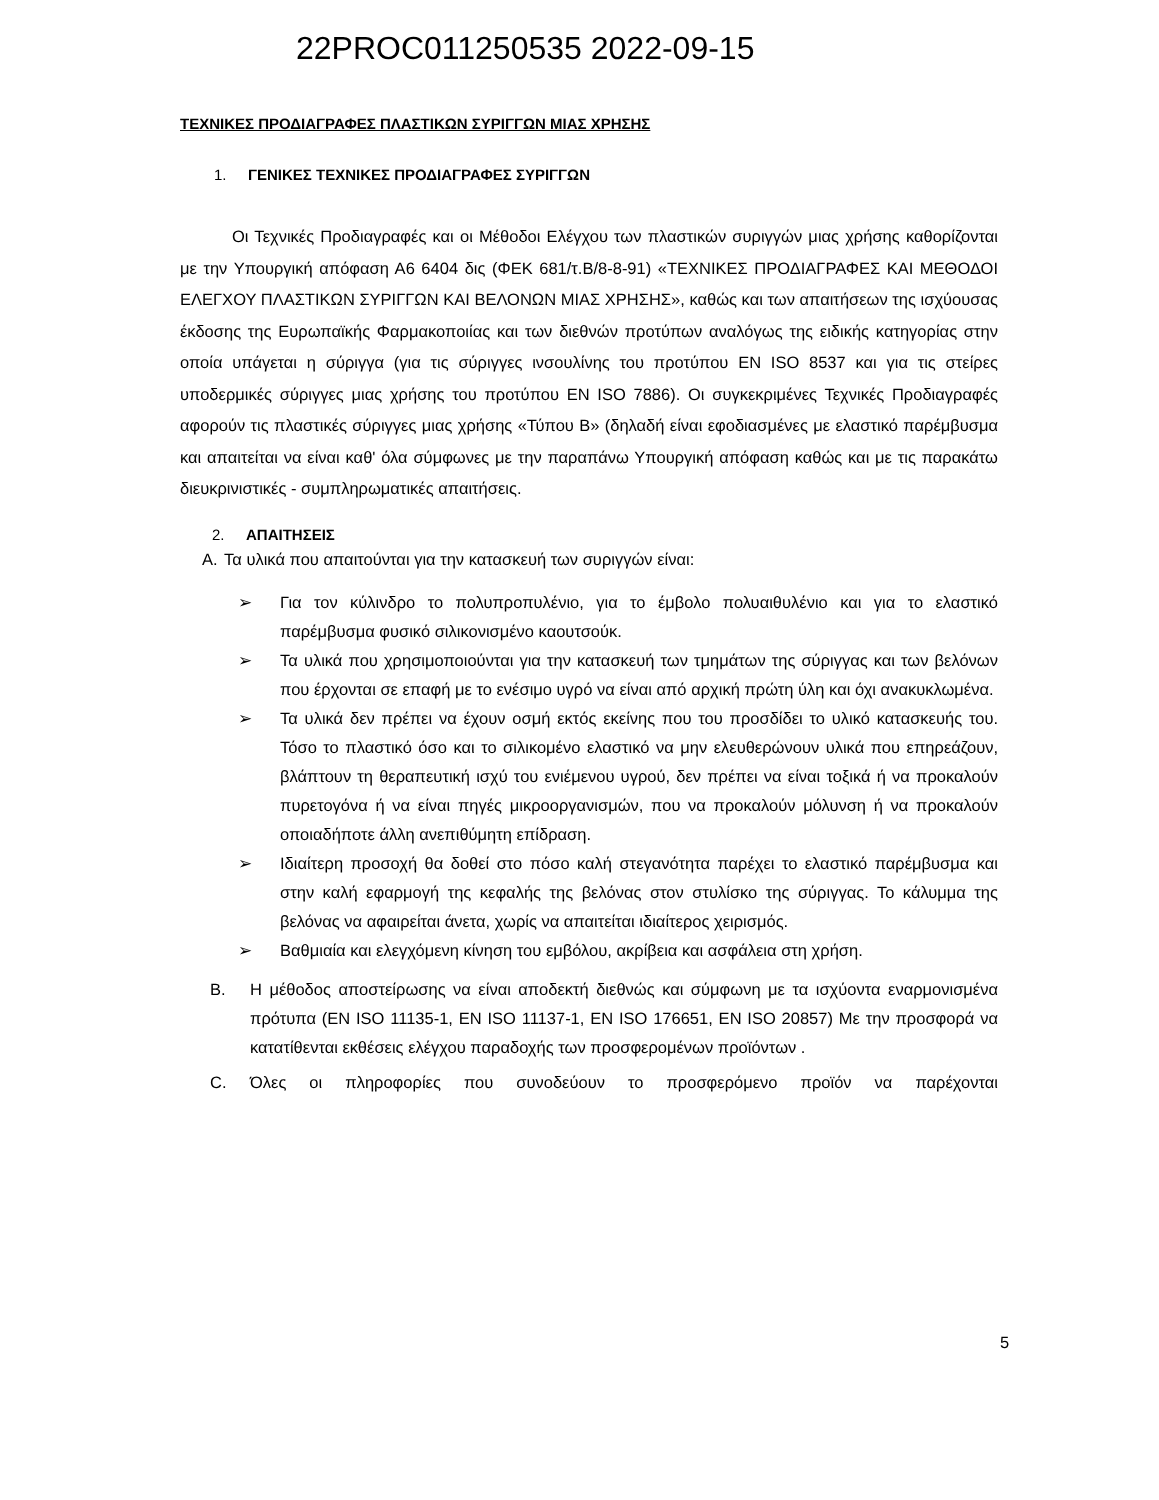22PROC011250535 2022-09-15
ΤΕΧΝΙΚΕΣ ΠΡΟΔΙΑΓΡΑΦΕΣ ΠΛΑΣΤΙΚΩΝ ΣΥΡΙΓΓΩΝ ΜΙΑΣ ΧΡΗΣΗΣ
1. ΓΕΝΙΚΕΣ ΤΕΧΝΙΚΕΣ ΠΡΟΔΙΑΓΡΑΦΕΣ ΣΥΡΙΓΓΩΝ
Οι Τεχνικές Προδιαγραφές και οι Μέθοδοι Ελέγχου των πλαστικών συριγγών μιας χρήσης καθορίζονται με την Υπουργική απόφαση Α6 6404 δις (ΦΕΚ 681/τ.Β/8-8-91) «ΤΕΧΝΙΚΕΣ ΠΡΟΔΙΑΓΡΑΦΕΣ ΚΑΙ ΜΕΘΟΔΟΙ ΕΛΕΓΧΟΥ ΠΛΑΣΤΙΚΩΝ ΣΥΡΙΓΓΩΝ ΚΑΙ ΒΕΛΟΝΩΝ ΜΙΑΣ ΧΡΗΣΗΣ», καθώς και των απαιτήσεων της ισχύουσας έκδοσης της Ευρωπαϊκής Φαρμακοποιίας και των διεθνών προτύπων αναλόγως της ειδικής κατηγορίας στην οποία υπάγεται η σύριγγα (για τις σύριγγες ινσουλίνης του προτύπου EN ISO 8537 και για τις στείρες υποδερμικές σύριγγες μιας χρήσης του προτύπου EN ISO 7886). Οι συγκεκριμένες Τεχνικές Προδιαγραφές αφορούν τις πλαστικές σύριγγες μιας χρήσης «Τύπου Β» (δηλαδή είναι εφοδιασμένες με ελαστικό παρέμβυσμα και απαιτείται να είναι καθ' όλα σύμφωνες με την παραπάνω Υπουργική απόφαση καθώς και με τις παρακάτω διευκρινιστικές - συμπληρωματικές απαιτήσεις.
2. ΑΠΑΙΤΗΣΕΙΣ
A. Τα υλικά που απαιτούνται για την κατασκευή των συριγγών είναι:
➢ Για τον κύλινδρο το πολυπροπυλένιο, για το έμβολο πολυαιθυλένιο και για το ελαστικό παρέμβυσμα φυσικό σιλικονισμένο καουτσούκ.
➢ Τα υλικά που χρησιμοποιούνται για την κατασκευή των τμημάτων της σύριγγας και των βελόνων που έρχονται σε επαφή με το ενέσιμο υγρό να είναι από αρχική πρώτη ύλη και όχι ανακυκλωμένα.
➢ Τα υλικά δεν πρέπει να έχουν οσμή εκτός εκείνης που του προσδίδει το υλικό κατασκευής του. Τόσο το πλαστικό όσο και το σιλικομένο ελαστικό να μην ελευθερώνουν υλικά που επηρεάζουν, βλάπτουν τη θεραπευτική ισχύ του ενιέμενου υγρού, δεν πρέπει να είναι τοξικά ή να προκαλούν πυρετογόνα ή να είναι πηγές μικροοργανισμών, που να προκαλούν μόλυνση ή να προκαλούν οποιαδήποτε άλλη ανεπιθύμητη επίδραση.
➢ Ιδιαίτερη προσοχή θα δοθεί στο πόσο καλή στεγανότητα παρέχει το ελαστικό παρέμβυσμα και στην καλή εφαρμογή της κεφαλής της βελόνας στον στυλίσκο της σύριγγας. Το κάλυμμα της βελόνας να αφαιρείται άνετα, χωρίς να απαιτείται ιδιαίτερος χειρισμός.
➢ Βαθμιαία και ελεγχόμενη κίνηση του εμβόλου, ακρίβεια και ασφάλεια στη χρήση.
B. Η μέθοδος αποστείρωσης να είναι αποδεκτή διεθνώς και σύμφωνη με τα ισχύοντα εναρμονισμένα πρότυπα (EN ISO 11135-1, EN ISO 11137-1, EN ISO 176651, EN ISO 20857) Με την προσφορά να κατατίθενται εκθέσεις ελέγχου παραδοχής των προσφερομένων προϊόντων .
C. Όλες οι πληροφορίες που συνοδεύουν το προσφερόμενο προϊόν να παρέχονται
5